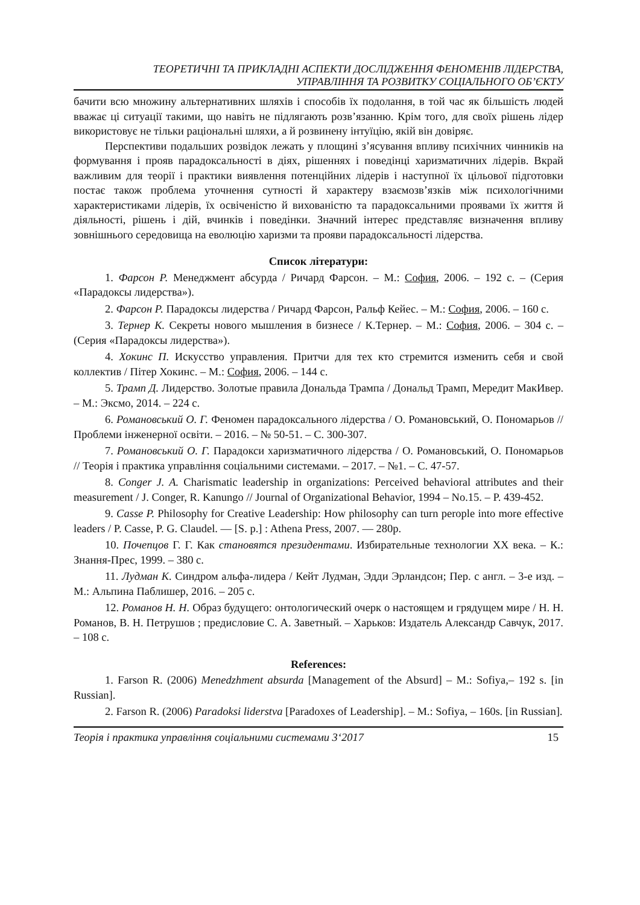ТЕОРЕТИЧНІ ТА ПРИКЛАДНІ АСПЕКТИ ДОСЛІДЖЕННЯ ФЕНОМЕНІВ ЛІДЕРСТВА,
УПРАВЛІННЯ ТА РОЗВИТКУ СОЦІАЛЬНОГО ОБ’ЄКТУ
бачити всю множину альтернативних шляхів і способів їх подолання, в той час як більшість людей вважає ці ситуації такими, що навіть не підлягають розв’язанню. Крім того, для своїх рішень лідер використовує не тільки раціональні шляхи, а й розвинену інтуїцію, якій він довіряє.
Перспективи подальших розвідок лежать у площині з’ясування впливу психічних чинників на формування і прояв парадоксальності в діях, рішеннях і поведінці харизматичних лідерів. Вкрай важливим для теорії і практики виявлення потенційних лідерів і наступної їх цільової підготовки постає також проблема уточнення сутності й характеру взаємозв’язків між психологічними характеристиками лідерів, їх освіченістю й вихованістю та парадоксальними проявами їх життя й діяльності, рішень і дій, вчинків і поведінки. Значний інтерес представляє визначення впливу зовнішнього середовища на еволюцію харизми та прояви парадоксальності лідерства.
Список літератури:
1. Фарсон Р. Менеджмент абсурда / Ричард Фарсон. – М.: София, 2006. – 192 с. – (Серия «Парадоксы лидерства»).
2. Фарсон Р. Парадоксы лидерства / Ричард Фарсон, Ральф Кейес. – М.: София, 2006. – 160 с.
3. Тернер К. Секреты нового мышления в бизнесе / К.Тернер. – М.: София, 2006. – 304 с. – (Серия «Парадоксы лидерства»).
4. Хокинс П. Искусство управления. Притчи для тех кто стремится изменить себя и свой коллектив / Пітер Хокинс. – М.: София, 2006. – 144 с.
5. Трамп Д. Лидерство. Золотые правила Дональда Трампа / Дональд Трамп, Мередит МакИвер. – М.: Эксмо, 2014. – 224 с.
6. Романовський О. Г. Феномен парадоксального лідерства / О. Романовський, О. Пономарьов // Проблеми інженерної освіти. – 2016. – № 50-51. – С. 300-307.
7. Романовський О. Г. Парадокси харизматичного лідерства / О. Романовський, О. Пономарьов // Теорія і практика управління соціальними системами. – 2017. – №1. – С. 47-57.
8. Conger J. A. Charismatic leadership in organizations: Perceived behavioral attributes and their measurement / J. Conger, R. Kanungo // Journal of Organizational Behavior, 1994 – No.15. – P. 439-452.
9. Casse P. Philosophy for Creative Leadership: How philosophy can turn perople into more effective leaders / P. Casse, P. G. Claudel. — [S. p.] : Athena Press, 2007. — 280p.
10. Почепцов Г. Г. Как становятся президентами. Избирательные технологии XX века. – К.: Знання-Прес, 1999. – 380 с.
11. Лудман К. Синдром альфа-лидера / Кейт Лудман, Эдди Эрландсон; Пер. с англ. – 3-е изд. – М.: Альпина Паблишер, 2016. – 205 с.
12. Романов Н. Н. Образ будущего: онтологический очерк о настоящем и грядущем мире / Н. Н. Романов, В. Н. Петрушов ; предисловие С. А. Заветный. – Харьков: Издатель Александр Савчук, 2017. – 108 с.
References:
1. Farson R. (2006) Menedzhment absurda [Management of the Absurd] – M.: Sofiya,– 192 s. [in Russian].
2. Farson R. (2006) Paradoksi liderstva [Paradoxes of Leadership]. – M.: Sofiya, – 160s. [in Russian].
Теорія і практика управління соціальними системами 3‘2017 15